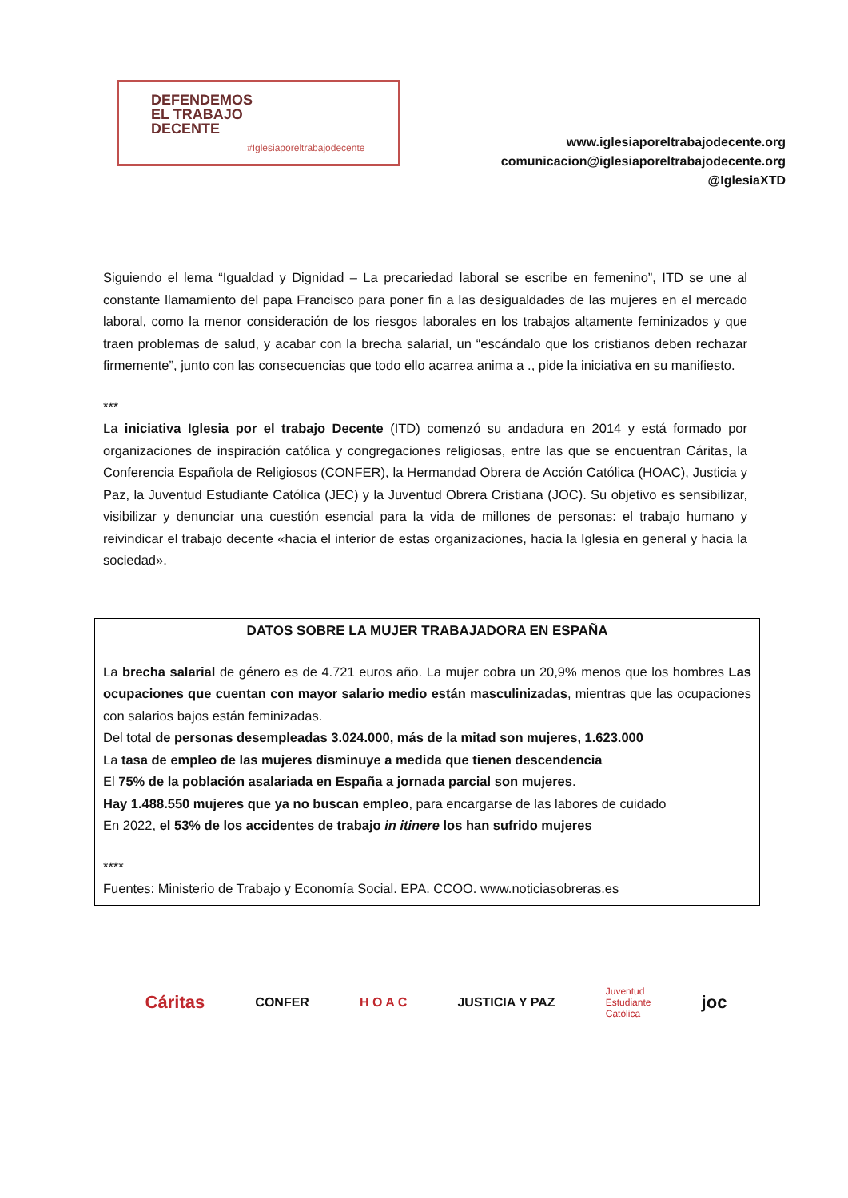DEFENDEMOS
EL TRABAJO
DECENTE
#Iglesiaporeltrabajodecente
www.iglesiaporeltrabajodecente.org
comunicacion@iglesiaporeltrabajodecente.org
@IglesiaXTD
Siguiendo el lema “Igualdad y Dignidad – La precariedad laboral se escribe en femenino”, ITD se une al constante llamamiento del papa Francisco para poner fin a las desigualdades de las mujeres en el mercado laboral, como la menor consideración de los riesgos laborales en los trabajos altamente feminizados y que traen problemas de salud, y acabar con la brecha salarial, un “escándalo que los cristianos deben rechazar firmemente”, junto con las consecuencias que todo ello acarrea anima a ., pide la iniciativa en su manifiesto.
***
La iniciativa Iglesia por el trabajo Decente (ITD) comenzó su andadura en 2014 y está formado por organizaciones de inspiración católica y congregaciones religiosas, entre las que se encuentran Cáritas, la Conferencia Española de Religiosos (CONFER), la Hermandad Obrera de Acción Católica (HOAC), Justicia y Paz, la Juventud Estudiante Católica (JEC) y la Juventud Obrera Cristiana (JOC). Su objetivo es sensibilizar, visibilizar y denunciar una cuestión esencial para la vida de millones de personas: el trabajo humano y reivindicar el trabajo decente «hacia el interior de estas organizaciones, hacia la Iglesia en general y hacia la sociedad».
DATOS SOBRE LA MUJER TRABAJADORA EN ESPAÑA
La brecha salarial de género es de 4.721 euros año. La mujer cobra un 20,9% menos que los hombres Las ocupaciones que cuentan con mayor salario medio están masculinizadas, mientras que las ocupaciones con salarios bajos están feminizadas.
Del total de personas desempleadas 3.024.000, más de la mitad son mujeres, 1.623.000
La tasa de empleo de las mujeres disminuye a medida que tienen descendencia
El 75% de la población asalariada en España a jornada parcial son mujeres.
Hay 1.488.550 mujeres que ya no buscan empleo, para encargarse de las labores de cuidado
En 2022, el 53% de los accidentes de trabajo in itinere los han sufrido mujeres
****
Fuentes: Ministerio de Trabajo y Economía Social. EPA. CCOO. www.noticiasobreras.es
Cáritas CONFER H O A C JUSTICIA Y PAZ Juventud
Estudiante
Católica joc